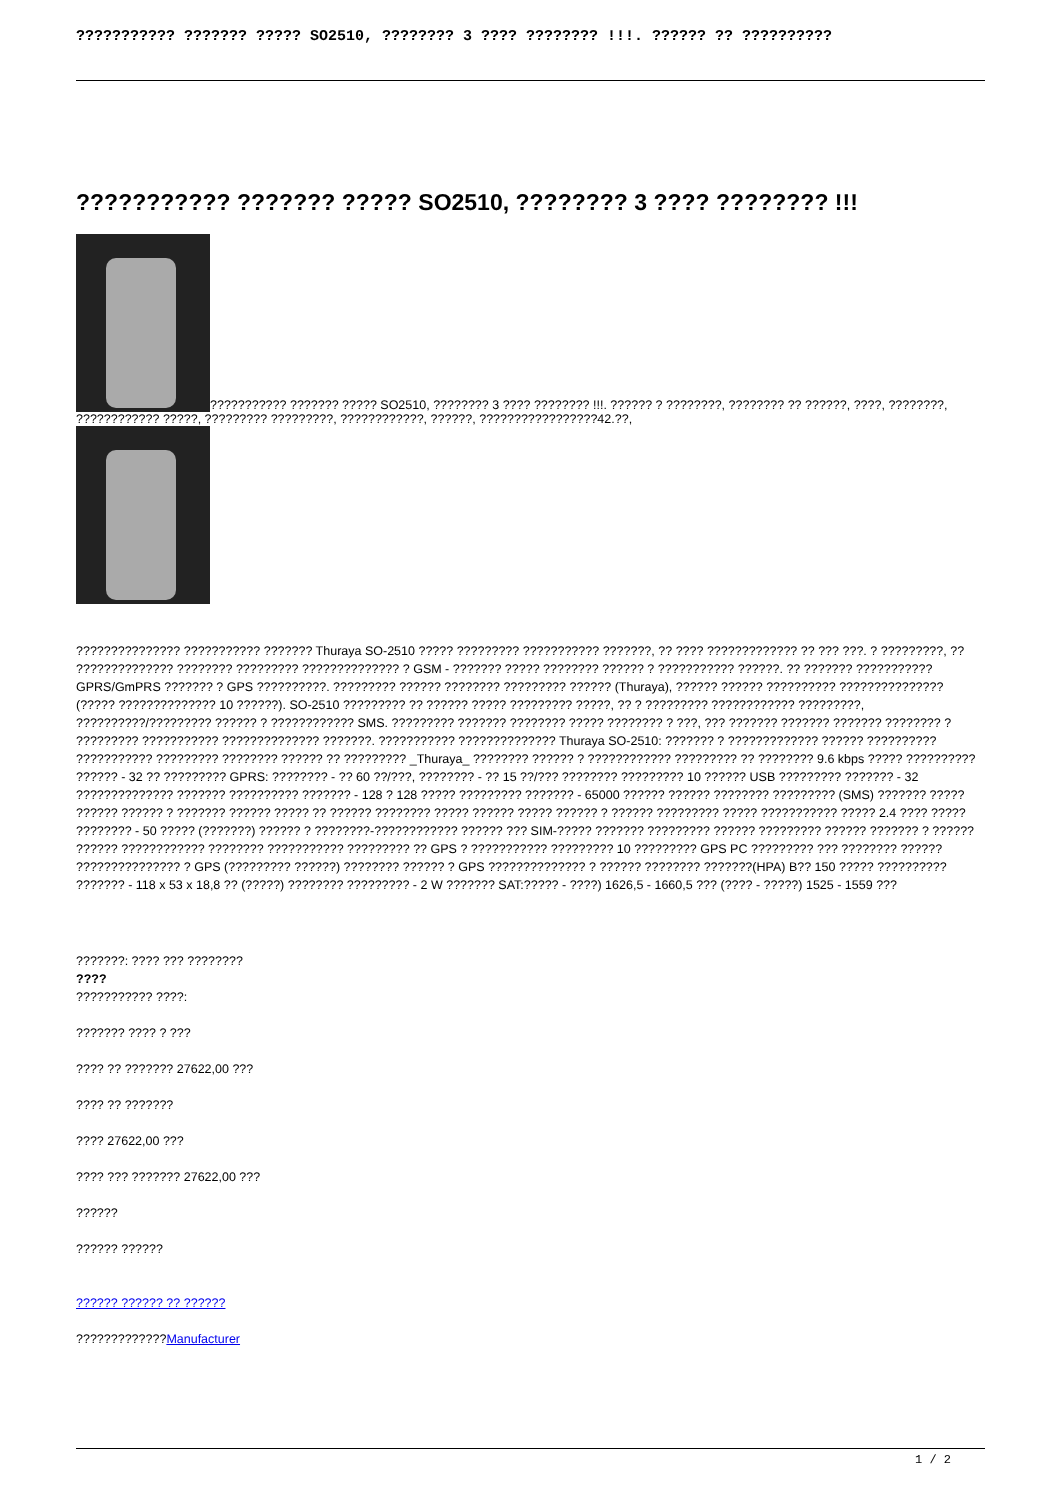??????????? ??????? ????? SO2510, ???????? 3 ???? ???????? !!!. ?????? ?? ??????????
??????????? ??????? ????? SO2510, ???????? 3 ???? ???????? !!!
??????????? ??????? ????? SO2510, ???????? 3 ???? ???????? !!!. ?????? ? ????????, ???????? ?? ??????, ????, ????????, ???????????? ?????, ????????? ?????????, ????????????, ??????, ?????????????????42.??,
??????????????? ??????????? ??????? Thuraya SO-2510 ????? ????????? ??????????? ???????, ?? ???? ????????????? ?? ??? ???. ? ?????????, ?? ?????????????? ???????? ????????? ?????????????? ? GSM - ??????? ????? ???????? ?????? ? ??????????? ??????. ?? ??????? ??????????? GPRS/GmPRS ??????? ? GPS ??????????. ????????? ?????? ???????? ????????? ?????? (Thuraya), ?????? ?????? ?????????? ??????????????? (????? ?????????????? 10 ??????). SO-2510 ????????? ?? ?????? ????? ????????? ?????, ?? ? ????????? ???????????? ?????????, ??????????/????????? ?????? ? ???????????? SMS. ????????? ??????? ???????? ????? ???????? ? ???, ??? ??????? ??????? ??????? ???????? ? ????????? ??????????? ?????????????? ???????. ??????????? ?????????????? Thuraya SO-2510: ??????? ? ????????????? ?????? ?????????? ??????????? ????????? ???????? ?????? ?? ????????? _Thuraya_ ???????? ?????? ? ???????????? ????????? ?? ???????? 9.6 kbps ????? ?????????? ?????? - 32 ?? ????????? GPRS: ???????? - ?? 60 ??/???, ???????? - ?? 15 ??/??? ???????? ????????? 10 ?????? USB ????????? ??????? - 32 ?????????????? ??????? ?????????? ??????? - 128 ? 128 ????? ????????? ??????? - 65000 ?????? ?????? ???????? ????????? (SMS) ??????? ????? ?????? ?????? ? ??????? ?????? ????? ?? ?????? ???????? ????? ?????? ????? ?????? ? ?????? ????????? ????? ??????????? ????? 2.4 ???? ????? ???????? - 50 ????? (???????) ?????? ? ????????-???????????? ?????? ??? SIM-????? ??????? ????????? ?????? ????????? ?????? ??????? ? ?????? ?????? ???????????? ???????? ??????????? ????????? ?? GPS ? ??????????? ????????? 10 ????????? GPS PC ????????? ??? ???????? ?????? ??????????????? ? GPS (????????? ??????) ???????? ?????? ? GPS ?????????????? ? ?????? ???????? ???????(HPA) B?? 150 ????? ?????????? ??????? - 118 x 53 x 18,8 ?? (?????) ???????? ????????? - 2 W ??????? SAT:????? - ????) 1626,5 - 1660,5 ??? (???? - ?????) 1525 - 1559 ???
???????: ???? ??? ????????
????
??????????? ????:
??????? ???? ? ???
???? ?? ??????? 27622,00 ???
???? ?? ???????
???? 27622,00 ???
???? ??? ??????? 27622,00 ???
??????
?????? ??????
?????? ?????? ?? ??????
?????????????Manufacturer
1 / 2